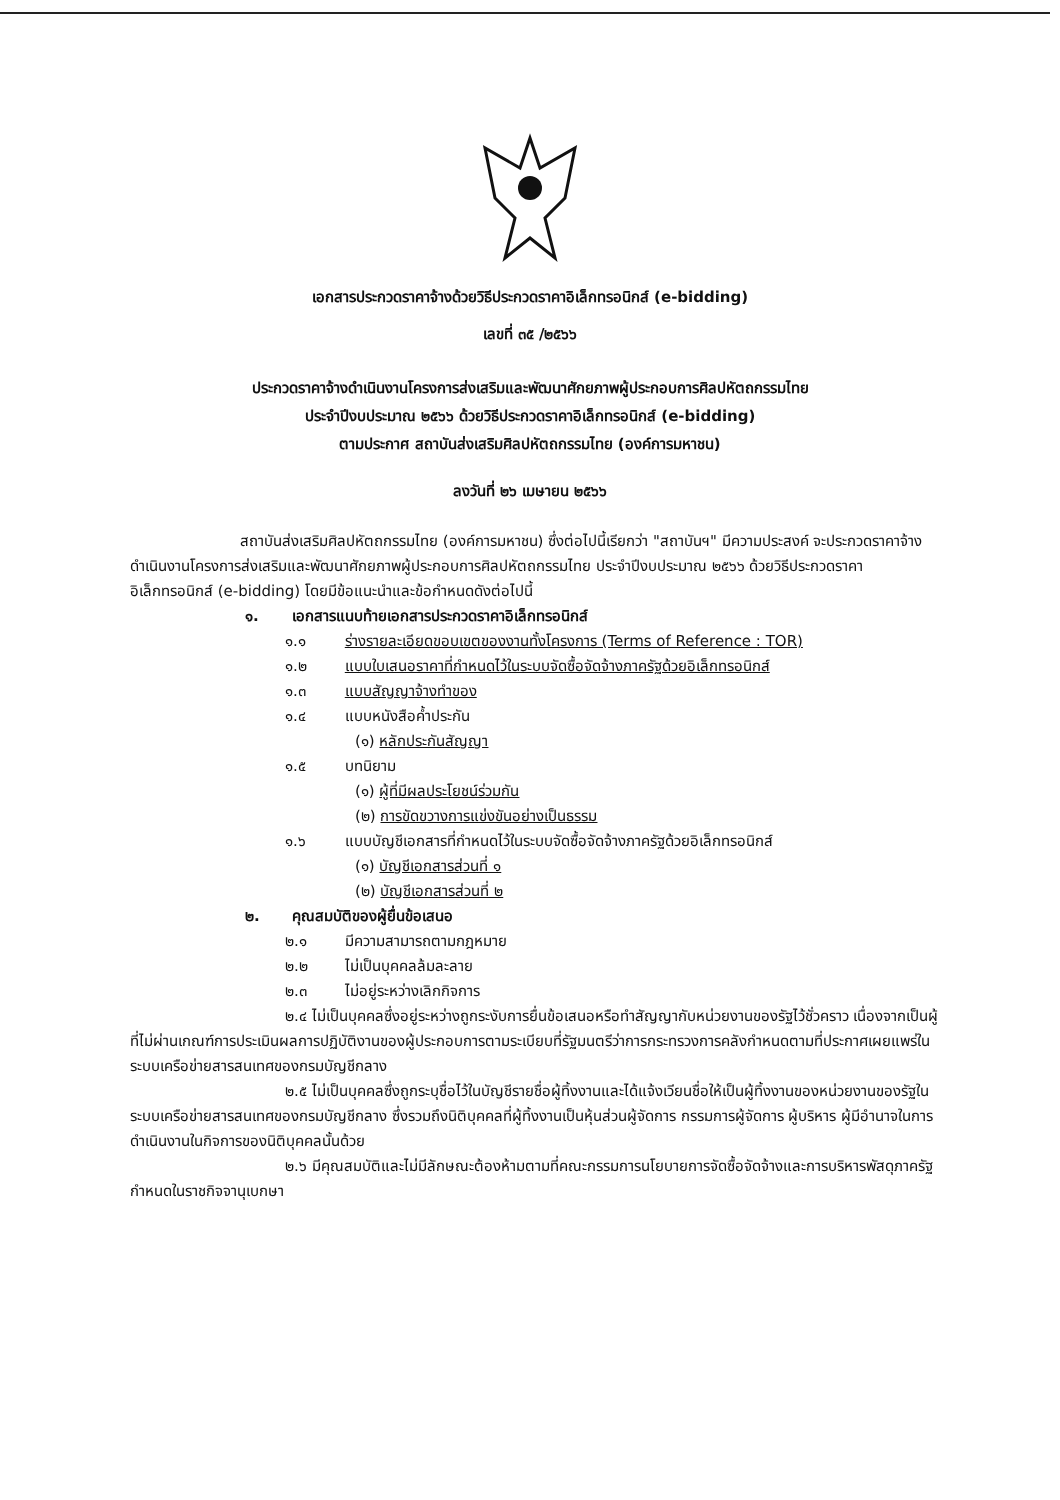เอกสารประกวดราคาจ้างด้วยวิธีประกวดราคาอิเล็กทรอนิกส์ (e-bidding)
เลขที่ ๓๕ /๒๕๖๖
ประกวดราคาจ้างดำเนินงานโครงการส่งเสริมและพัฒนาศักยภาพผู้ประกอบการศิลปหัตถกรรมไทย
ประจำปีงบประมาณ ๒๕๖๖ ด้วยวิธีประกวดราคาอิเล็กทรอนิกส์ (e-bidding)
ตามประกาศ สถาบันส่งเสริมศิลปหัตถกรรมไทย (องค์การมหาชน)
ลงวันที่ ๒๖ เมษายน ๒๕๖๖
สถาบันส่งเสริมศิลปหัตถกรรมไทย (องค์การมหาชน) ซึ่งต่อไปนี้เรียกว่า "สถาบันฯ" มีความประสงค์ จะประกวดราคาจ้างดำเนินงานโครงการส่งเสริมและพัฒนาศักยภาพผู้ประกอบการศิลปหัตถกรรมไทย ประจำปีงบประมาณ ๒๕๖๖ ด้วยวิธีประกวดราคาอิเล็กทรอนิกส์ (e-bidding) โดยมีข้อแนะนำและข้อกำหนดดังต่อไปนี้
๑. เอกสารแนบท้ายเอกสารประกวดราคาอิเล็กทรอนิกส์
๑.๑ ร่างรายละเอียดขอบเขตของงานทั้งโครงการ (Terms of Reference : TOR)
๑.๒ แบบใบเสนอราคาที่กำหนดไว้ในระบบจัดซื้อจัดจ้างภาครัฐด้วยอิเล็กทรอนิกส์
๑.๓ แบบสัญญาจ้างทำของ
๑.๔ แบบหนังสือค้ำประกัน
(๑) หลักประกันสัญญา
๑.๕ บทนิยาม
(๑) ผู้ที่มีผลประโยชน์ร่วมกัน
(๒) การขัดขวางการแข่งขันอย่างเป็นธรรม
๑.๖ แบบบัญชีเอกสารที่กำหนดไว้ในระบบจัดซื้อจัดจ้างภาครัฐด้วยอิเล็กทรอนิกส์
(๑) บัญชีเอกสารส่วนที่ ๑
(๒) บัญชีเอกสารส่วนที่ ๒
๒. คุณสมบัติของผู้ยื่นข้อเสนอ
๒.๑ มีความสามารถตามกฎหมาย
๒.๒ ไม่เป็นบุคคลล้มละลาย
๒.๓ ไม่อยู่ระหว่างเลิกกิจการ
๒.๔ ไม่เป็นบุคคลซึ่งอยู่ระหว่างถูกระงับการยื่นข้อเสนอหรือทำสัญญากับหน่วยงานของรัฐไว้ชั่วคราว เนื่องจากเป็นผู้ที่ไม่ผ่านเกณฑ์การประเมินผลการปฏิบัติงานของผู้ประกอบการตามระเบียบที่รัฐมนตรีว่าการกระทรวงการคลังกำหนดตามที่ประกาศเผยแพร่ในระบบเครือข่ายสารสนเทศของกรมบัญชีกลาง
๒.๕ ไม่เป็นบุคคลซึ่งถูกระบุชื่อไว้ในบัญชีรายชื่อผู้ทิ้งงานและได้แจ้งเวียนชื่อให้เป็นผู้ทิ้งงานของหน่วยงานของรัฐในระบบเครือข่ายสารสนเทศของกรมบัญชีกลาง ซึ่งรวมถึงนิติบุคคลที่ผู้ทิ้งงานเป็นหุ้นส่วนผู้จัดการ กรรมการผู้จัดการ ผู้บริหาร ผู้มีอำนาจในการดำเนินงานในกิจการของนิติบุคคลนั้นด้วย
๒.๖ มีคุณสมบัติและไม่มีลักษณะต้องห้ามตามที่คณะกรรมการนโยบายการจัดซื้อจัดจ้างและการบริหารพัสดุภาครัฐกำหนดในราชกิจจานุเบกษา